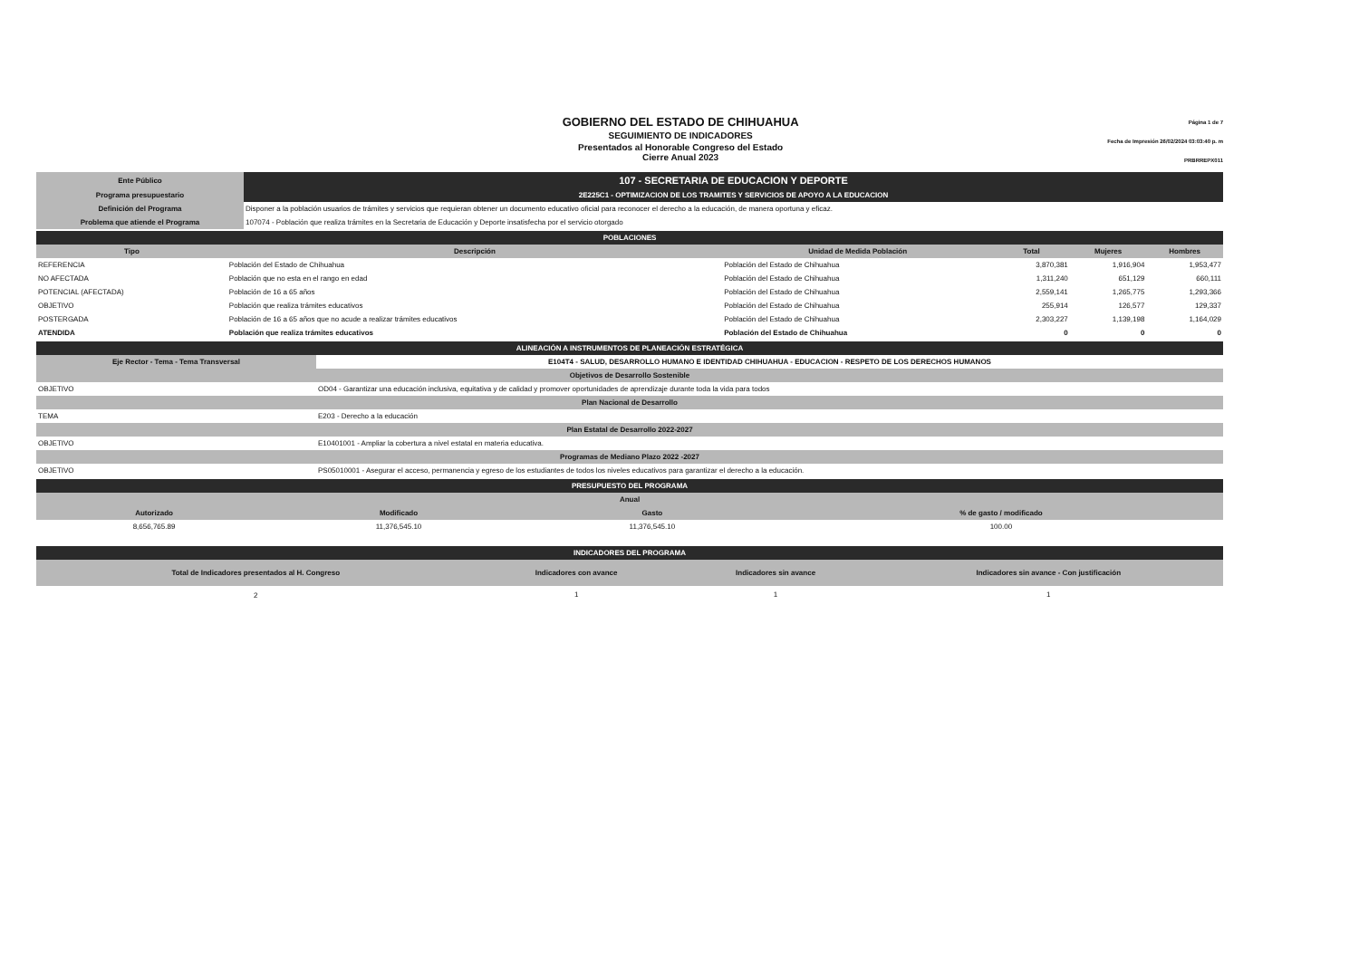GOBIERNO DEL ESTADO DE CHIHUAHUA
SEGUIMIENTO DE INDICADORES
Presentados al Honorable Congreso del Estado
Cierre Anual 2023
Página 1 de 7
Fecha de Impresión 26/02/2024 03:03:40 p. m
PRBRREPX011
| Ente Público | 107 - SECRETARIA DE EDUCACION Y DEPORTE |
| Programa presupuestario | 2E225C1 - OPTIMIZACION DE LOS TRAMITES Y SERVICIOS DE APOYO A LA EDUCACION |
| Definición del Programa | Disponer a la población usuarios de trámites y servicios que requieran obtener un documento educativo oficial para reconocer el derecho a la educación, de manera oportuna y eficaz. |
| Problema que atiende el Programa | 107074 - Población que realiza trámites en la Secretaria de Educación y Deporte insatisfecha por el servicio otorgado |
| POBLACIONES | | | | | |
| Tipo | Descripción | Unidad de Medida Población | Total | Mujeres | Hombres |
| REFERENCIA | Población del Estado de Chihuahua | Población del Estado de Chihuahua | 3,870,381 | 1,916,904 | 1,953,477 |
| NO AFECTADA | Población que no esta en el rango en edad | Población del Estado de Chihuahua | 1,311,240 | 651,129 | 660,111 |
| POTENCIAL (AFECTADA) | Población de 16 a 65 años | Población del Estado de Chihuahua | 2,559,141 | 1,265,775 | 1,293,366 |
| OBJETIVO | Población que realiza trámites educativos | Población del Estado de Chihuahua | 255,914 | 126,577 | 129,337 |
| POSTERGADA | Población de 16 a 65 años que no acude a realizar trámites educativos | Población del Estado de Chihuahua | 2,303,227 | 1,139,198 | 1,164,029 |
| ATENDIDA | Población que realiza trámites educativos | Población del Estado de Chihuahua | 0 | 0 | 0 |
| ALINEACIÓN A INSTRUMENTOS DE PLANEACIÓN ESTRATÉGICA | |
| Eje Rector - Tema - Tema Transversal | E104T4 - SALUD, DESARROLLO HUMANO E IDENTIDAD CHIHUAHUA - EDUCACION - RESPETO DE LOS DERECHOS HUMANOS |
| Objetivos de Desarrollo Sostenible | |
| OBJETIVO | OD04 - Garantizar una educación inclusiva, equitativa y de calidad y promover oportunidades de aprendizaje durante toda la vida para todos |
| Plan Nacional de Desarrollo | |
| TEMA | E203 - Derecho a la educación |
| Plan Estatal de Desarrollo 2022-2027 | |
| OBJETIVO | E10401001 - Ampliar la cobertura a nivel estatal en materia educativa. |
| Programas de Mediano Plazo 2022 -2027 | |
| OBJETIVO | PS05010001 - Asegurar el acceso, permanencia y egreso de los estudiantes de todos los niveles educativos para garantizar el derecho a la educación. |
| PRESUPUESTO DEL PROGRAMA | | | |
| Anual | | | |
| Autorizado | Modificado | Gasto | % de gasto / modificado |
| 8,656,765.89 | 11,376,545.10 | 11,376,545.10 | 100.00 |
| INDICADORES DEL PROGRAMA | | | |
| Total de Indicadores presentados al H. Congreso | Indicadores con avance | Indicadores sin avance | Indicadores sin avance - Con justificación |
| 2 | 1 | 1 | 1 |